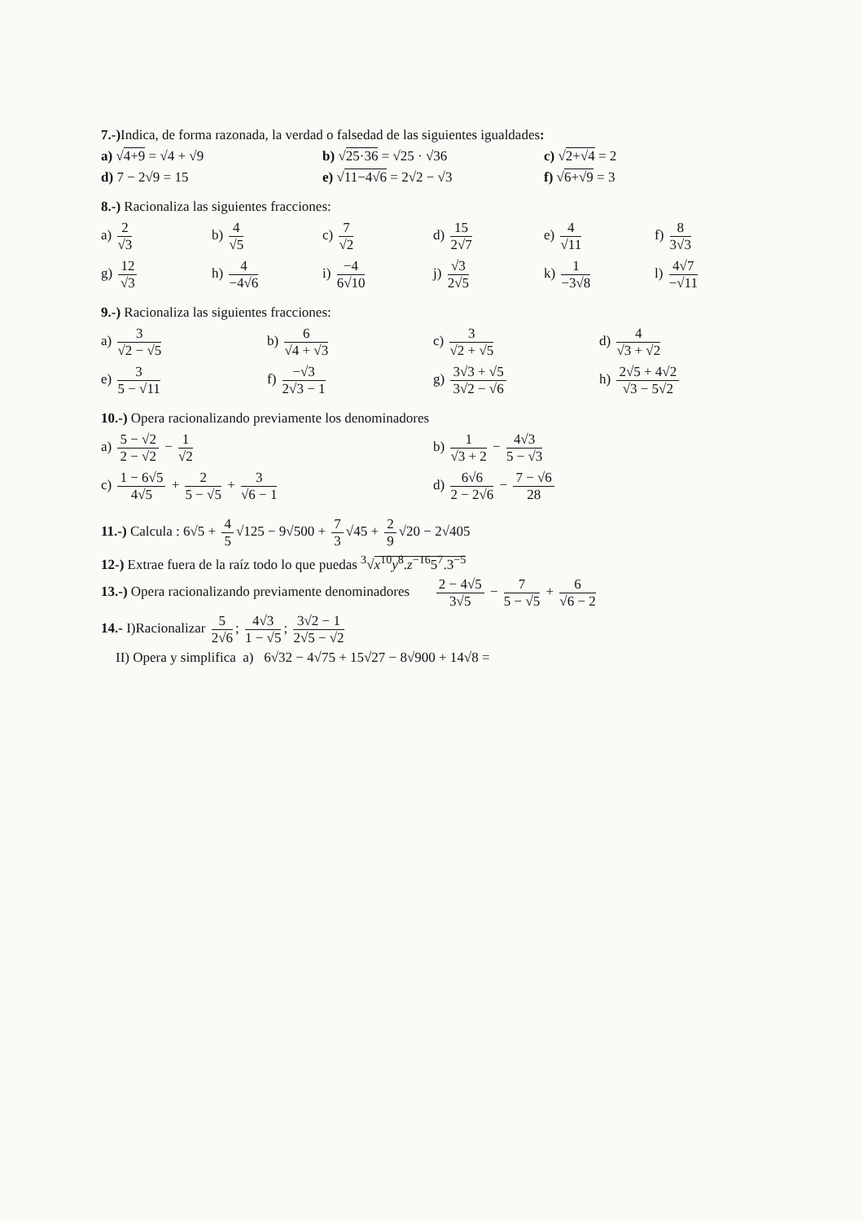7.-) Indica, de forma razonada, la verdad o falsedad de las siguientes igualdades:
a) √4+9 = √4 + √9 b) √25·36 = √25 · √36 c) √2+√4 = 2
d) 7 − 2√9 = 15 e) √11−4√6 = 2√2 − √3 f) √6+√9 = 3
8.-) Racionaliza las siguientes fracciones:
a) 2 √3 b) 4 √5 c) 7 √2 d) 15 2√7 e) 4 √11 f) 8 3√3
g) 12 √3 h) 4 −4√6 i) −4 6√10 j) √3 2√5 k) 1 −3√8 l) 4√7 −√11
9.-) Racionaliza las siguientes fracciones:
a) 3 √2 − √5 b) 6 √4 + √3 c) 3 √2 + √5 d) 4 √3 + √2
e) 3 5 − √11 f) −√3 2√3 − 1 g) 3√3 + √5 3√2 − √6 h) 2√5 + 4√2 √3 − 5√2
10.-) Opera racionalizando previamente los denominadores
a) 5 − √2 2 − √2 − 1 √2 b) 1 √3 + 2 − 4√3 5 − √3
c) 1 − 6√5 4√5 + 2 5 − √5 + 3 √6 − 1
d) 6√6 2 − 2√6 − 7 − √6 28
11.-) Calcula : 6√5 + 4 5 √125 − 9√500 + 7 3 √45 + 2 9 √20 − 2√405
12-) Extrae fuera de la raíz todo lo que puedas <sup>3</sup>√x<sup>10</sup>y<sup>8</sup>.z<sup>−16</sup>5<sup>7</sup>.3<sup>−5</sup>
13.-) Opera racionalizando previamente denominadores 2 − 4√5 3√5 − 7 5 − √5 + 6 √6 − 2
14.- I)Racionalizar 5 2√6; 4√3 1 − √5; 3√2 − 1 2√5 − √2
II) Opera y simplifica a) 6√32 − 4√75 + 15√27 − 8√900 + 14√8 =